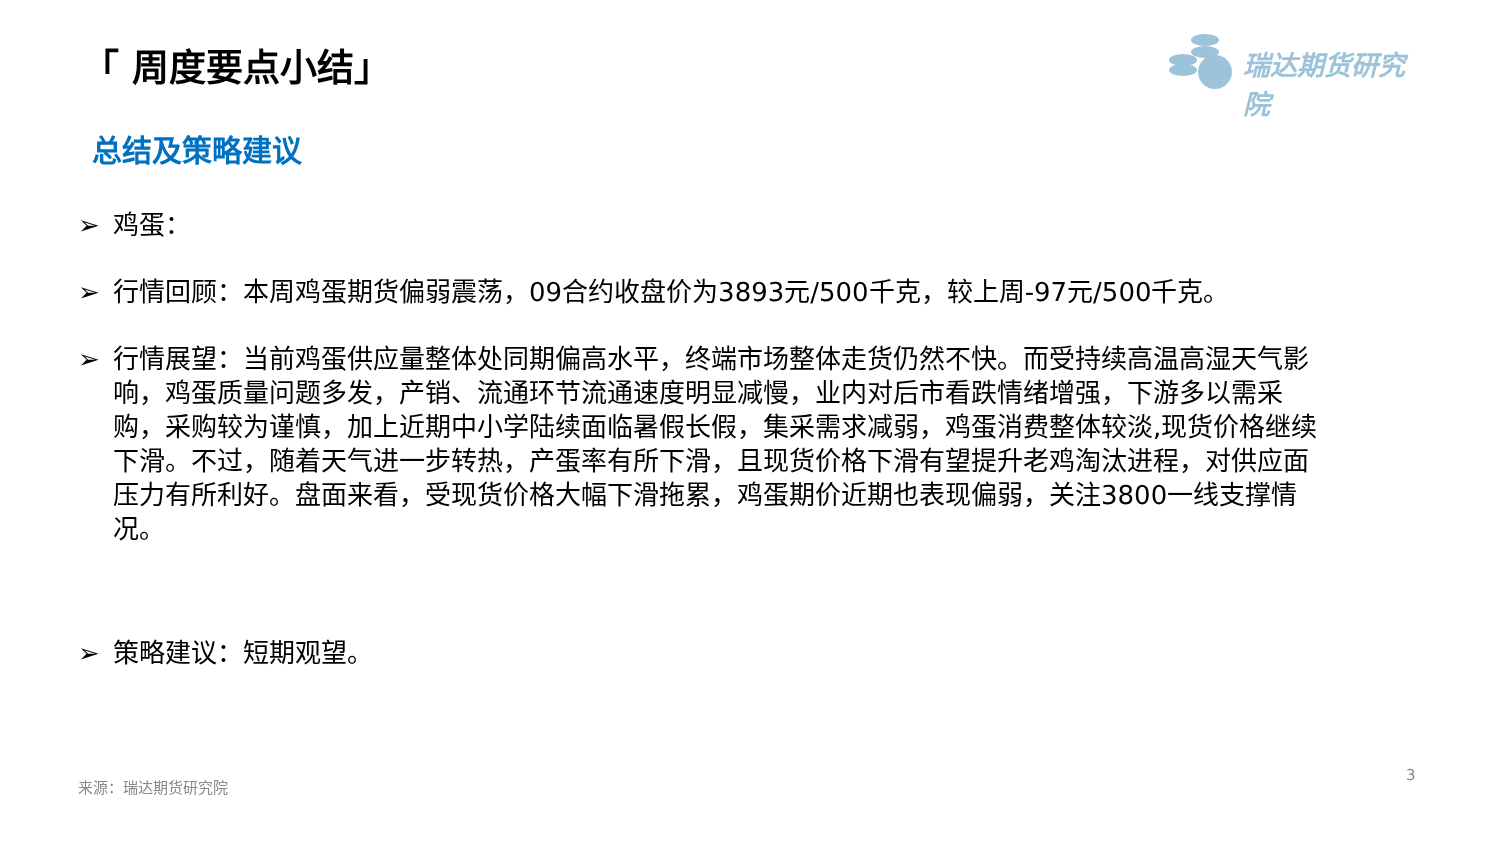「 周度要点小结」 瑞达期货研究院
总结及策略建议
➢ 鸡蛋：
➢ 行情回顾：本周鸡蛋期货偏弱震荡，09合约收盘价为3893元/500千克，较上周-97元/500千克。
➢ 行情展望：当前鸡蛋供应量整体处同期偏高水平，终端市场整体走货仍然不快。而受持续高温高湿天气影响，鸡蛋质量问题多发，产销、流通环节流通速度明显减慢，业内对后市看跌情绪增强，下游多以需采购，采购较为谨慎，加上近期中小学陆续面临暑假长假，集采需求减弱，鸡蛋消费整体较淡,现货价格继续下滑。不过，随着天气进一步转热，产蛋率有所下滑，且现货价格下滑有望提升老鸡淘汰进程，对供应面压力有所利好。盘面来看，受现货价格大幅下滑拖累，鸡蛋期价近期也表现偏弱，关注3800一线支撑情况。
➢ 策略建议：短期观望。
来源：瑞达期货研究院
3